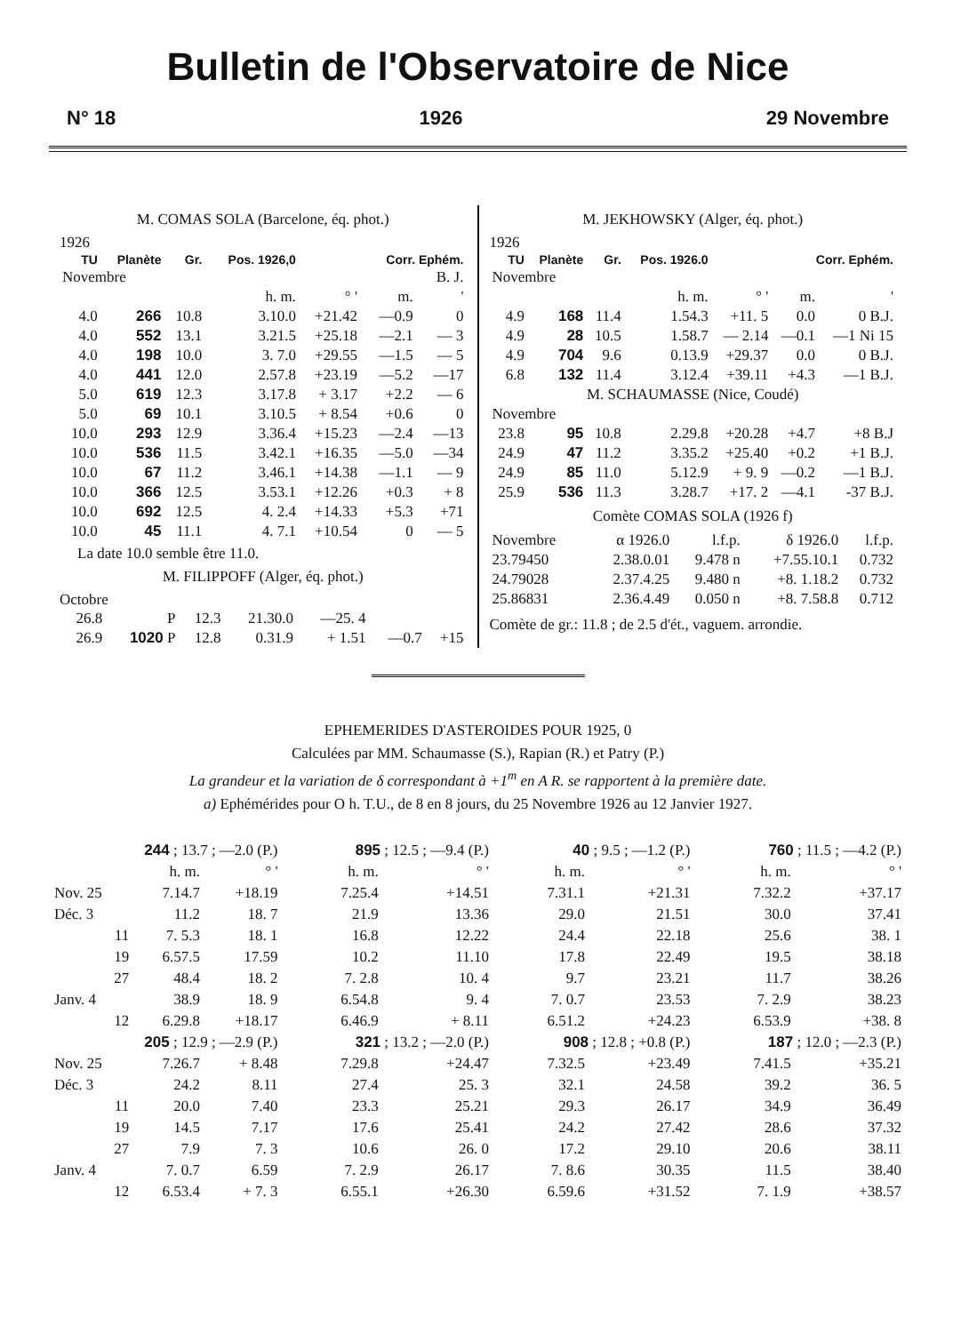Bulletin de l'Observatoire de Nice
N° 18 1926 29 Novembre
M. COMAS SOLA (Barcelone, éq. phot.)
1926
| TU | Planète | Gr. | Pos. 1926,0 | | Corr. Ephém. | |
| --- | --- | --- | --- | --- | --- | --- |
| Novembre | | | | | | B. J. |
| | | | h. m. | ° ' | m. | ' |
| 4.0 | 266 | 10.8 | 3.10.0 | +21.42 | —0.9 | 0 |
| 4.0 | 552 | 13.1 | 3.21.5 | +25.18 | —2.1 | — 3 |
| 4.0 | 198 | 10.0 | 3. 7.0 | +29.55 | —1.5 | — 5 |
| 4.0 | 441 | 12.0 | 2.57.8 | +23.19 | —5.2 | —17 |
| 5.0 | 619 | 12.3 | 3.17.8 | + 3.17 | +2.2 | — 6 |
| 5.0 | 69 | 10.1 | 3.10.5 | + 8.54 | +0.6 | 0 |
| 10.0 | 293 | 12.9 | 3.36.4 | +15.23 | —2.4 | —13 |
| 10.0 | 536 | 11.5 | 3.42.1 | +16.35 | —5.0 | —34 |
| 10.0 | 67 | 11.2 | 3.46.1 | +14.38 | —1.1 | — 9 |
| 10.0 | 366 | 12.5 | 3.53.1 | +12.26 | +0.3 | + 8 |
| 10.0 | 692 | 12.5 | 4. 2.4 | +14.33 | +5.3 | +71 |
| 10.0 | 45 | 11.1 | 4. 7.1 | +10.54 | 0 | — 5 |
La date 10.0 semble être 11.0.
M. FILIPPOFF (Alger, éq. phot.)
Octobre
| 26.8 | P | 12.3 | 21.30.0 | —25. 4 | | |
| 26.9 | 1020 P | 12.8 | 0.31.9 | + 1.51 | —0.7 | +15 |
M. JEKHOWSKY (Alger, éq. phot.)
1926
| TU | Planète | Gr. | Pos. 1926.0 | | Corr. Ephém. | |
| --- | --- | --- | --- | --- | --- | --- |
| Novembre | | | | | | |
| | | | h. m. | ° ' | m. | ' |
| 4.9 | 168 | 11.4 | 1.54.3 | +11. 5 | 0.0 | 0 B.J. |
| 4.9 | 28 | 10.5 | 1.58.7 | — 2.14 | —0.1 | —1 Ni 15 |
| 4.9 | 704 | 9.6 | 0.13.9 | +29.37 | 0.0 | 0 B.J. |
| 6.8 | 132 | 11.4 | 3.12.4 | +39.11 | +4.3 | —1 B.J. |
| M. SCHAUMASSE (Nice, Coudé) | | | | | | |
| Novembre | | | | | | |
| 23.8 | 95 | 10.8 | 2.29.8 | +20.28 | +4.7 | +8 B.J |
| 24.9 | 47 | 11.2 | 3.35.2 | +25.40 | +0.2 | +1 B.J. |
| 24.9 | 85 | 11.0 | 5.12.9 | + 9. 9 | —0.2 | —1 B.J. |
| 25.9 | 536 | 11.3 | 3.28.7 | +17. 2 | —4.1 | -37 B.J. |
Comète COMAS SOLA (1926 f)
| Novembre | α 1926.0 | l.f.p. | δ 1926.0 | l.f.p. |
| 23.79450 | 2.38.0.01 | 9.478 n | +7.55.10.1 | 0.732 |
| 24.79028 | 2.37.4.25 | 9.480 n | +8. 1.18.2 | 0.732 |
| 25.86831 | 2.36.4.49 | 0.050 n | +8. 7.58.8 | 0.712 |
Comète de gr.: 11.8 ; de 2.5 d'ét., vaguem. arrondie.
EPHEMERIDES D'ASTEROIDES POUR 1925, 0
Calculées par MM. Schaumasse (S.), Rapian (R.) et Patry (P.)
La grandeur et la variation de δ correspondant à +1<sup>m</sup> en A R. se rapportent à la première date.
a) Ephémérides pour O h. T.U., de 8 en 8 jours, du 25 Novembre 1926 au 12 Janvier 1927.
| 244 ; 13.7 ; —2.0 (P.) | | | 895 ; 12.5 ; —9.4 (P.) | | 40 ; 9.5 ; —1.2 (P.) | | 760 ; 11.5 ; —4.2 (P.) | |
| | h. m. | ° ' | h. m. | ° ' | h. m. | ° ' | h. m. | ° ' |
| Nov. 25 | 7.14.7 | +18.19 | 7.25.4 | +14.51 | 7.31.1 | +21.31 | 7.32.2 | +37.17 |
| Déc. 3 | 11.2 | 18. 7 | 21.9 | 13.36 | 29.0 | 21.51 | 30.0 | 37.41 |
| 11 | 7. 5.3 | 18. 1 | 16.8 | 12.22 | 24.4 | 22.18 | 25.6 | 38. 1 |
| 19 | 6.57.5 | 17.59 | 10.2 | 11.10 | 17.8 | 22.49 | 19.5 | 38.18 |
| 27 | 48.4 | 18. 2 | 7. 2.8 | 10. 4 | 9.7 | 23.21 | 11.7 | 38.26 |
| Janv. 4 | 38.9 | 18. 9 | 6.54.8 | 9. 4 | 7. 0.7 | 23.53 | 7. 2.9 | 38.23 |
| 12 | 6.29.8 | +18.17 | 6.46.9 | + 8.11 | 6.51.2 | +24.23 | 6.53.9 | +38. 8 |
| 205 ; 12.9 ; —2.9 (P.) | | | 321 ; 13.2 ; —2.0 (P.) | | 908 ; 12.8 ; +0.8 (P.) | | 187 ; 12.0 ; —2.3 (P.) | |
| Nov. 25 | 7.26.7 | + 8.48 | 7.29.8 | +24.47 | 7.32.5 | +23.49 | 7.41.5 | +35.21 |
| Déc. 3 | 24.2 | 8.11 | 27.4 | 25. 3 | 32.1 | 24.58 | 39.2 | 36. 5 |
| 11 | 20.0 | 7.40 | 23.3 | 25.21 | 29.3 | 26.17 | 34.9 | 36.49 |
| 19 | 14.5 | 7.17 | 17.6 | 25.41 | 24.2 | 27.42 | 28.6 | 37.32 |
| 27 | 7.9 | 7. 3 | 10.6 | 26. 0 | 17.2 | 29.10 | 20.6 | 38.11 |
| Janv. 4 | 7. 0.7 | 6.59 | 7. 2.9 | 26.17 | 7. 8.6 | 30.35 | 11.5 | 38.40 |
| 12 | 6.53.4 | + 7. 3 | 6.55.1 | +26.30 | 6.59.6 | +31.52 | 7. 1.9 | +38.57 |